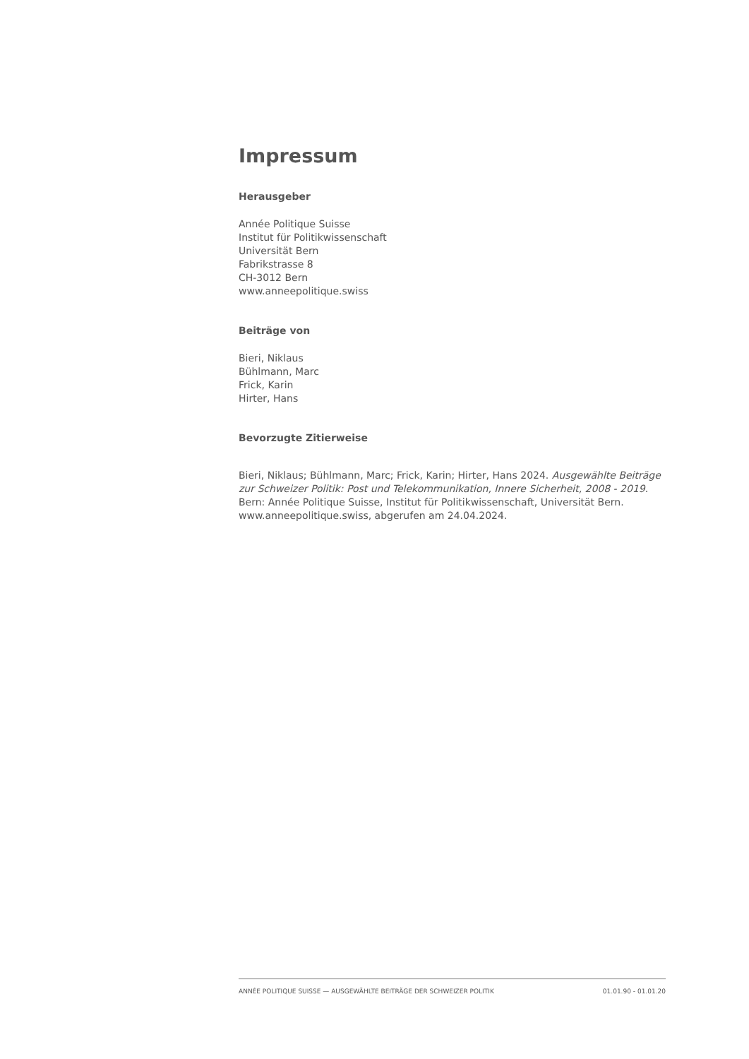Impressum
Herausgeber
Année Politique Suisse
Institut für Politikwissenschaft
Universität Bern
Fabrikstrasse 8
CH-3012 Bern
www.anneepolitique.swiss
Beiträge von
Bieri, Niklaus
Bühlmann, Marc
Frick, Karin
Hirter, Hans
Bevorzugte Zitierweise
Bieri, Niklaus; Bühlmann, Marc; Frick, Karin; Hirter, Hans 2024. Ausgewählte Beiträge zur Schweizer Politik: Post und Telekommunikation, Innere Sicherheit, 2008 - 2019. Bern: Année Politique Suisse, Institut für Politikwissenschaft, Universität Bern. www.anneepolitique.swiss, abgerufen am 24.04.2024.
ANNÉE POLITIQUE SUISSE — AUSGEWÄHLTE BEITRÄGE DER SCHWEIZER POLITIK 01.01.90 - 01.01.20